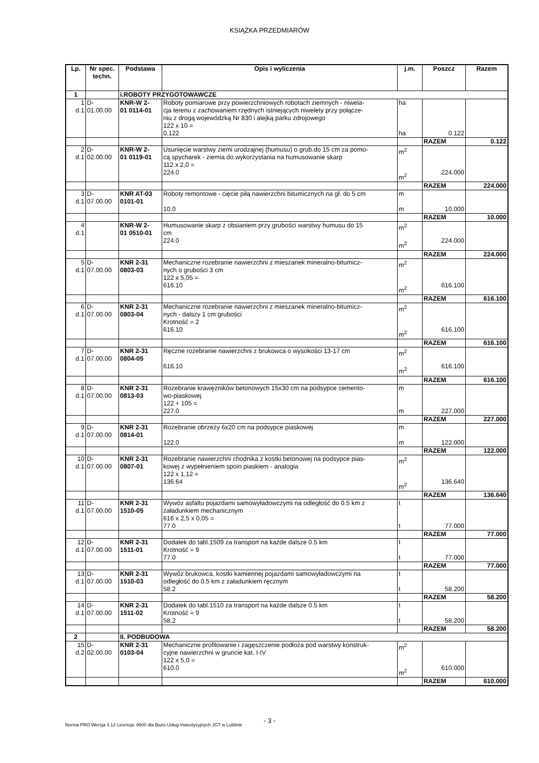KSIĄŻKA PRZEDMIARÓW
| Lp. | Nr spec. techn. | Podstawa | Opis i wyliczenia | j.m. | Poszcz | Razem |
| --- | --- | --- | --- | --- | --- | --- |
| 1 | | i.ROBOTY PRZYGOTOWAWCZE | | | | |
| 1 d.1 | D- 01.00.00 | KNR-W 2- 01 0114-01 | Roboty pomiarowe przy powierzchniowych robotach ziemnych - niwela- cja terenu z zachowaniem rzędnych istniejących niwelety przy połącze- niu z drogą wojewódzką Nr 830 i alejką parku zdrojowego 122 x 10 = 0.122 | ha ha | 0.122 | |
| | | | | | RAZEM | 0.122 |
| 2 d.1 | D- 02.00.00 | KNR-W 2- 01 0119-01 | Usunięcie warstwy ziemi urodzajnej (humusu) o grub.do 15 cm za pomo- cą spycharek - ziemia do wykorzystania na humusowanie skarp 112 x 2,0 = 224.0 | m<sup>2</sup> m<sup>2</sup> | 224.000 | |
| | | | | | RAZEM | 224.000 |
| 3 d.1 | D- 07.00.00 | KNR AT-03 0101-01 | Roboty remontowe - cięcie piłą nawierzchni bitumicznych na gł. do 5 cm 10.0 | m m | 10.000 | |
| | | | | | RAZEM | 10.000 |
| 4 d.1 | | KNR-W 2- 01 0510-01 | Humusowanie skarp z obsianiem przy grubości warstwy humusu do 15 cm 224.0 | m<sup>2</sup> m<sup>2</sup> | 224.000 | |
| | | | | | RAZEM | 224.000 |
| 5 d.1 | D- 07.00.00 | KNR 2-31 0803-03 | Mechaniczne rozebranie nawierzchni z mieszanek mineralno-bitumicz- nych o grubości 3 cm 122 x 5,05 = 616.10 | m<sup>2</sup> m<sup>2</sup> | 616.100 | |
| | | | | | RAZEM | 616.100 |
| 6 d.1 | D- 07.00.00 | KNR 2-31 0803-04 | Mechaniczne rozebranie nawierzchni z mieszanek mineralno-bitumicz- nych - dalszy 1 cm grubości Krotność = 2 616.10 | m<sup>2</sup> m<sup>2</sup> | 616.100 | |
| | | | | | RAZEM | 616.100 |
| 7 d.1 | D- 07.00.00 | KNR 2-31 0804-05 | Ręczne rozebranie nawierzchni z brukowca o wysokości 13-17 cm 616.10 | m<sup>2</sup> m<sup>2</sup> | 616.100 | |
| | | | | | RAZEM | 616.100 |
| 8 d.1 | D- 07.00.00 | KNR 2-31 0813-03 | Rozebranie krawężników betonowych 15x30 cm na podsypce cemento- wo-piaskowej 122 + 105 = 227.0 | m m | 227.000 | |
| | | | | | RAZEM | 227.000 |
| 9 d.1 | D- 07.00.00 | KNR 2-31 0814-01 | Rozebranie obrzeży 6x20 cm na podsypce piaskowej 122.0 | m m | 122.000 | |
| | | | | | RAZEM | 122.000 |
| 10 d.1 | D- 07.00.00 | KNR 2-31 0807-01 | Rozebranie nawierzchni chodnika z kostki betonowej na podsypce pias- kowej z wypełnieniem spoin piaskiem - analogia 122 x 1,12 = 136.64 | m<sup>2</sup> m<sup>2</sup> | 136.640 | |
| | | | | | RAZEM | 136.640 |
| 11 d.1 | D- 07.00.00 | KNR 2-31 1510-05 | Wywóz asfaltu pojazdami samowyładowczymi na odległość do 0.5 km z załadunkiem mechanicznym 616 x 2,5 x 0,05 = 77.0 | t t | 77.000 | |
| | | | | | RAZEM | 77.000 |
| 12 d.1 | D- 07.00.00 | KNR 2-31 1511-01 | Dodatek do tabl.1509 za transport na każde dalsze 0.5 km Krotność = 9 77.0 | t t | 77.000 | |
| | | | | | RAZEM | 77.000 |
| 13 d.1 | D- 07.00.00 | KNR 2-31 1510-03 | Wywóz brukowca, kostki kamiennej pojazdami samowyładowczymi na odległość do 0.5 km z załadunkiem ręcznym 58.2 | t t | 58.200 | |
| | | | | | RAZEM | 58.200 |
| 14 d.1 | D- 07.00.00 | KNR 2-31 1511-02 | Dodatek do tabl.1510 za transport na każde dalsze 0.5 km Krotność = 9 58.2 | t t | 58.200 | |
| | | | | | RAZEM | 58.200 |
| 2 | | II. PODBUDOWA | | | | |
| 15 d.2 | D- 02.00.00 | KNR 2-31 0103-04 | Mechaniczne profilowanie i zagęszczenie podłoża pod warstwy konstruk- cyjne nawierzchni w gruncie kat. I-IV 122 x 5,0 = 610.0 | m<sup>2</sup> m<sup>2</sup> | 610.000 | |
| | | | | | RAZEM | 610.000 |
- 3 -
Norma PRO Wersja 4.12 Licencja: 9500 dla Biuro Usług Inwestycyjnych JGT w Lublinie